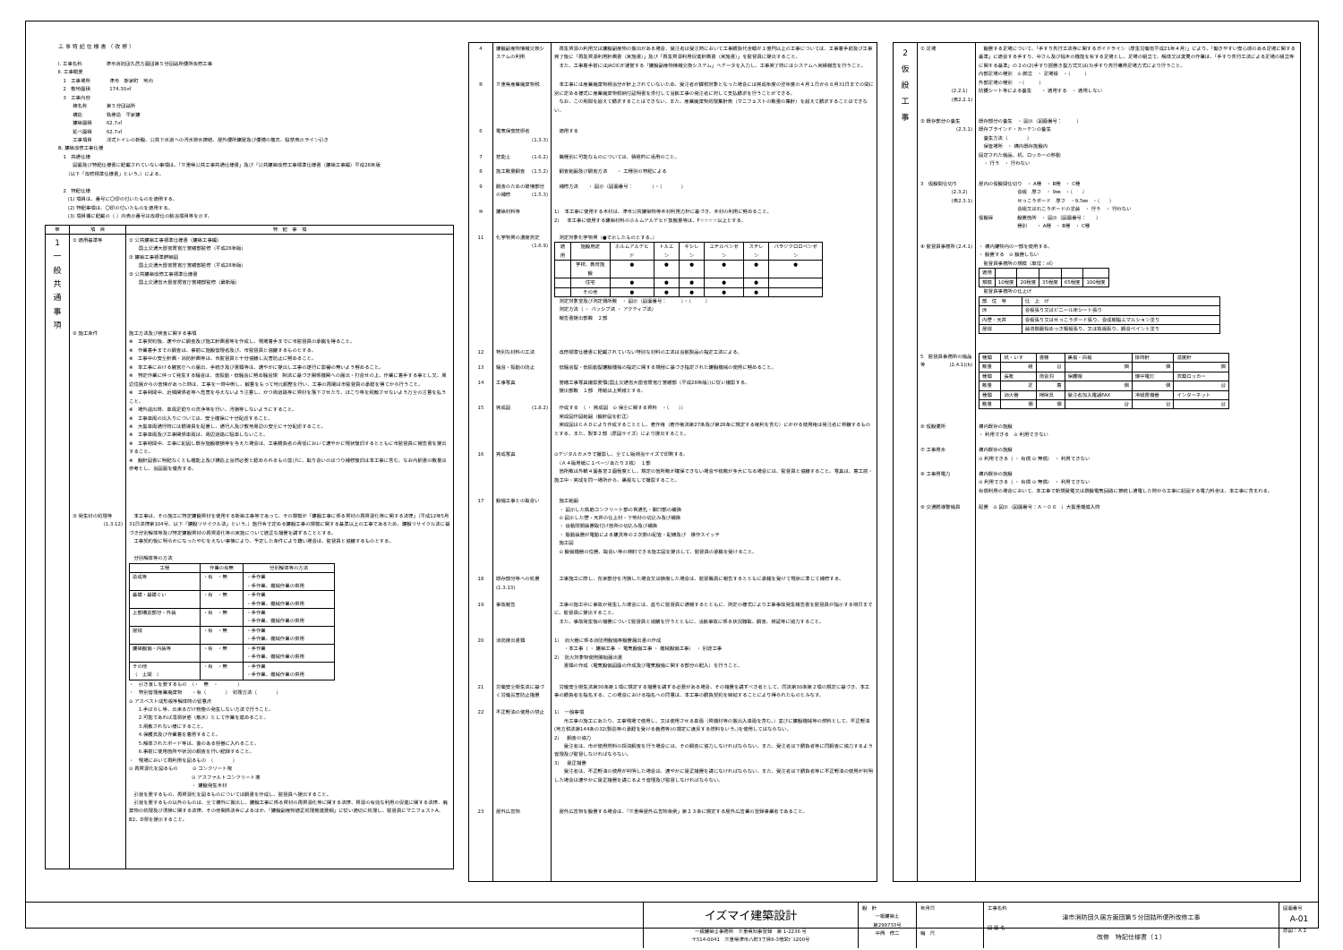工 事 特 記 仕 様 書 （ 改 修 ）
Ⅰ. 工事名称　　　　　津市消防団久居方面団第５分団詰所便所改修工事
Ⅱ. 工事概要
　1　工事場所　　　　津市　新家町　地内
　2　敷地面積　　　　174.30㎡
　3　工事内容
　　　棟名称　　　　第５分団詰所
　　　構造　　　　　鉄骨造　平家建
　　　建築面積　　　62.7㎡
　　　延べ面積　　　62.7㎡
　　　工事項目　　　洋式トイレの新設、公共下水道への汚水排水接続、屋外便所建屋及び便槽の撤去、駐禁表示ライン引き
Ⅲ. 建築改修工事仕様
　1　共通仕様
　　　図面及び特記仕様書に記載されていない事項は、「三重県公共工事共通仕様書」及び「公共建築改修工事標準仕様書（建築工事編）平成28年版
　　（以下「改修標準仕様書」という。）による。
　2　特記仕様
　　(1) 項目は、番号に〇印の付いたものを適用する。
　　(2) 特記事項は、〇印の付いたものを適用する。
　　(3) 項目欄に記載の（ ）内表示番号は改標仕の該当項目等を示す。
| 章 | 項 目 | 特 記 事 項 |
| 1 一 般 共 通 事 項 | ① 適用基準等 | ① 公共建築工事標準仕様書（建築工事編） 国土交通大臣官房官庁営繕部監修（平成28年版） ② 建築工事標準詳細図 国土交通大臣官房官庁営繕部監修（平成28年版） ③ 公共建築改修工事標準仕様書 国土交通省大臣官房官庁営繕部監修（最新版） |
| | ② 施工条件 | 施工方法及び検査に関する事項 ※ 工事契約後、速やかに調査及び施工計画書等を作成し、現場着手までに市監督員の承諾を得ること。 ※ 作業着手までの調査は、事前に施設管理者及び、市監督員と協議するものとする。 ※ 工事中の安全計画・消防計画等は、市監督員と十分協議し災害防止に努めること。 ※ 本工事における諸官庁への届出、手続き及び書類等は、速やかに提出し工事の遂行に影響の無いよう努めること。 ※ 特定作業に伴って発生する騒音は、低振動・低騒音に努め騒音規 制法に基づき関係機関への届出・打合せの上、作業に着手する事とし又、周辺住民からの苦情があった時は、工事を一時中断し、誠意をもって地元調整を行い、工事の再開は市監督員の承認を得てから行うこと。 ※ 工事期間中、近隣関係者等へ危害を与えないよう注意し、かつ周道路等に資材を落下させたり、ほこり等を飛散させないよう万全の注意を払うこと。 ※ 場外退出時、車両足廻りの洗浄等を行い、汚損等しないようにすること。 ※ 工事車両の出入りについては、安全確保に十分配慮すること。 ※ 大型車両通行時には誘導員を配置し、通行人及び敷地周辺の安全に十分配慮すること。 ※ 工事車両及び工事関係車両は、周辺道路に駐車しないこと。 ※ 工事期間中、工事に起因し既存施設破損等を与えた場合は、工事請負者の責任において速やかに現状復旧するとともに市監督員に報告書を提出すること。 ※ 設計図書に明記なくとも機能上及び構造上当然必要と認められるもの並びに、取り合いのはつり補修復旧は本工事に含む。なお内訳書の数量は参考とし、当図面を優先する。 |
| | ③ 発生材の処理等 (1.3.12) | 本工事は、その施工に特定建設資材を使用する新築工事等であって、その規模が「建設工事に係る資材の再資源化等に関する法律」（平成12年5月31日法律第104号。以下「建設リサイクル法」という。）施行令で定める建設工事の規模に関する基準以上の工事であるため、建設リサイクル法に基づき分別解体等及び特定建設資材の再資源化等の実施について適正な措置を講ずることとする。 工事契約後に明らかになったやむをえない事情により、予定した条件により難い場合は、監督員と協議するものとする。 分別解体等の方法 / 工程 / 作業の有無 / 分別解体等の方法 / / --- / --- / --- / / 造成等 / ・有 ・無 / ・手作業 ・手作業、機械作業の併用 / / 基礎・基礎ぐい / ・有 ・無 / ・手作業 ・手作業、機械作業の併用 / / 上部構造部分・外装 / ・有 ・無 / ・手作業 ・手作業、機械作業の併用 / / 屋根 / ・有 ・無 / ・手作業 ・手作業、機械作業の併用 / / 建築設備・内装等 / ・有 ・無 / ・手作業 ・手作業、機械作業の併用 / / その他 （ 土間 ） / ・有 ・無 / ・手作業 ・手作業、機械作業の併用 / ・ 引き渡しを要するもの （・ 無 ・ ） ・ 特別管理産業廃棄物 ・有（ ） 処理方法（ ） ⊙ アスベスト成形板等解体時の留意点 1.手ばらし等、出来るだけ粉塵の発生しない方法で行うこと。 2.可能であれば湿潤状態（散水）として作業を進めること。 3.飛散されない様にすること。 4.保護具及び作業着を着用すること。 5.解体されたボード等は、蓋のある容器に入れること。 6.事前に使用箇所や状況の調査を行い記録すること。 ・ 現場において再利用を図るもの （ ） ⊙ 再資源化を図るもの ⊙ コンクリート塊 ⊙ アスファルトコンクリート塊 ・ 建設発生木材 引渡を要するもの、再資源化を図るものについては調書を作成し、監督員へ提出すること。 引渡を要するもの以外のものは、全て構外に搬出し、建設工事に係る資材の再資源化等に関する法律、資源の有効な利用の促進に関する法律、廃棄物の処理及び清掃に関する法律、その他関係法令によるほか、「建設副産物適正処理推進要綱」に従い適切に処理し、監督員にマニフェストA、B2、D票を提示すること。 |
| 4 | 建設副産物情報交換システムの利用 | 再生資源の利用又は建設副産物の搬出がある場合、受注者は受注時において工事請負代金額が１億円以上の工事については、工事着手前及び工事完了後に「再生資源利用計画書（実施書）」及び「再生資源利用促進計画書（実施書）」を監督員に提出すること。 また、工事着手前にはJACICが運営する「建設副産物情報交換システム」へデータを入力し、工事完了時にはシステムへ実績報告を行うこと。 |
| ⑤ | 三重県産業廃棄物税 | 本工事には産業廃棄物相当分が計上されていないため、受注者が課税対象となった場合には完成年度の翌年度の４月１日から８月31日までの間に別に定める様式に産業廃棄物税納付証明書を添付して当該工事の発注者に対して支払請求を行うことができる。 なお、この期間を超えて請求することはできない。また、産業廃棄物処理集計表（マニフェストの数量の集計）を超えて請求することはできない。 |
| 6 | 電気保安技術者 (1.3.3) | 適用する |
| 7 | 技能士 (1.6.2) | 職種別に可能なものについては、積極的に活用のこと。 |
| 8 | 施工数量調査 (1.5.2) | 調査範囲及び調査方法 ・ 工種別の特記による |
| 9 | 調査のための破壊部分の補修 (1.5.3) | 補修方法 ・ 図示（図面番号： ）・（ ） |
| ⑩ | 建築材料等 | 1） 本工事に使用する木材は、津市公共建築物等木材利用方針に基づき、木材の利用に努めること。 2） 本工事に使用する建築材料のホルムアルデヒド放散量等は、F☆☆☆☆以上とする。 |
| 11 | 化学物質の濃度測定 (1.6.9) | 測定対象化学物質（●で示したものとする。） / 適用 / 施設用途 / ホルムアルデヒド / トルエン / キシレン / エチルベンゼン / スチレン / パラジクロロベンゼン / / / 学校、教育施設 / ● / ● / ● / ● / ● / ● / / / 住宅 / ● / ● / ● / ● / ● / / / / その他 / ● / ● / ● / ● / ● / / 測定対象室及び測定個所数 ・ 図示（図面番号： ）・（ ） 測定方法（ ・ パッシブ法 ・ アクティブ法） 報告書提出部数 ２部 |
| 12 | 特別な材料の工法 | 改修標準仕様書に記載されていない特別な材料の工法は当該製品の指定工法による。 |
| 13 | 騒音・振動の防止 | 低騒音型・低振動型建設機械の指定に関する規程に基づき指定された建設機械の使用に努めること。 |
| 14 | 工事写真 | 営繕工事写真撮影要領(国土交通省大臣官房官庁営繕部（平成28年版）)に従い撮影する。 提出部数 １部 用紙は上質紙とする。 |
| 15 | 完成図 (1.8.2) | 作成する （ ・ 完成図 ⊙ 保全に関する資料 ・（ ）） 完成図作図範囲（設計図を訂正） 完成図はＣＡＤにより作成することとし、著作権（著作権法第27条及び第28条に規定する権利を含む）にかかる使用権は発注者に移譲するものとする。また、製本２部（原図サイズ）により提出すること。 |
| 16 | 完成写真 | ⊙デジタルカメラで撮影し、全てＬ版相当サイズで印刷する。 （Ａ４版用紙に１ページあたり３枚） １部 箇所数は外観４面各室２面程度とし、規定の箇所数が確保できない場合や枚数が多大になる場合には、監督員と協議すること。写真は、着工前・施工中・完成を同一場所から、黒板なしで撮影すること。 |
| 17 | 設備工事との取合い | 施工範囲 ・ 図示した鉄筋コンクリート部の貫通孔・開口部の補強 ⊙ 図示した壁・天井の仕上材・下地材の切込み及び補強 ・ 自動閉鎖装置取付け箇所の切込み及び補強 ・ 駆動装置が電動による建具等の２次側の配管・配線及び 操作スイッチ 施工図 ⊙ 設備機器の位置、取合い等の検討できる施工図を提出して、監督員の承諾を受けること。 |
| 18 | 既存部分等への処置 (1.3.13) | 工事施工に際し、在来部分を汚損した場合又は損傷した場合は、監督職員に報告するとともに承諾を受けて現状に準じて補修する。 |
| 19 | 事故報告 | 工事の施工中に事故が発生した場合には、直ちに監督員に通報するとともに、所定の様式により工事事故発生報告書を監督員が指示する期日までに、監督員に提出すること。 また、事故発生後の措置について監督員と協議を行うとともに、当該事故に係る状況聴取、調査、検証等に協力すること。 |
| 20 | 消防提出書類 | 1） 消火器に係る消防用設備等設置届出書の作成 ・本工事（ ・ 建築工事 ・ 電気設備工事 ・ 機械設備工事） ・ 別途工事 2） 防火対象物使用開始届出書 書類の作成（電気設備図面の作成及び電気設備に関する部分の記入）を行うこと。 |
| 21 | 労働安全衛生法に基づく労働災害防止措置 | 労働安全衛生法第30条第１項に規定する措置を講ずる必要がある場合、その措置を講ずべき者として、同法第30条第２項の規定に基づき、本工事の請負者を指名する。この場合における指名への同意は、本工事の請負契約を締結することにより得られたものとみなす。 |
| 22 | 不正軽油の使用の禁止 | 1） 一般事項 市工事の施工にあたり、工事現場で使用し、又は使用させる車両（資機材等の搬出入車両を含む。）並びに建設機械等の燃料として、不正軽油(地方税法第144条の32(製造等の承認を受ける義務等)の規定に違反する燃料をいう。)を使用してはならない。 2） 調査の協力 受注者は、市が使用燃料の採油調査を行う場合には、その調査に協力しなければならない。また、受注者は下請負者等に同調査に協力するよう管理及び監督しなければならない。 3） 是正措置 受注者は、不正軽油の使用が判明した場合は、速やかに是正措置を講じなければならない。また、受注者は下請負者等に不正軽油の使用が判明した場合は速やかに是正措置を講じるよう管理及び監督しなければならない。 |
| 23 | 屋外広告物 | 屋外広告物を設置する場合は、「三重県屋外広告物条例」第２３条に規定する屋外広告業の登録事業者であること。 |
| 2 仮 設 工 事 | ① 足場 (2.2.1) (表2.2.1) | 設置する足場について、「手すり先行工法等に関するガイドライン（厚生労働省平成21年４月）」により、「働きやすい安心感のある足場に関する基準」に適合する手すり、中さん及び幅木の機能を有する足場とし、足場の組立て、解体又は変更の作業は、「手すり先行工法による足場の組立等に関する基準」の２の(2)手すり据置き型方式又は(3)手すり先行専用足場方式により行うこと。 内部足場の種別 ⊙ 脚立 ・ 足場板 ・（ ） 外部足場の種別 ・（ ） 防護シート等による養生 ・ 適用する ・ 適用しない |
| | ② 既存部分の養生 (2.3.1) | 既存部分の養生 ・ 図示（図面番号： ） 既存ブラインド・カーテンの養生 養生方法（ ） 保管場所 ・ 構内既存施設内 固定された備品、机、ロッカーの移動 ・ 行う ・ 行わない |
| | 3 仮設間仕切り (2.3.2) (表2.3.1) | 屋内の仮設間仕切り ・ A種 ・ B種 ・ C種 合板 厚さ ・ 9㎜ ・（ ） せっこうボード 厚さ ・9.5㎜ ・（ ） 合板又は石こうボードの塗装 ・ 行う ・ 行わない 仮設扉 設置箇所 ・ 図示（図面番号： ） 種別 ・ A種 ・ B種 ・ C種 |
| | ④ 監督員事務所 (2.4.1) | ・ 構内建物内の一部を使用する。 ・ 設置する ⊙ 設置しない 監督員事務所の規模（単位：㎡） / 適用 / / / / / / / 規模 / 10程度 / 20程度 / 35程度 / 65程度 / 100程度 / 監督員事務所の仕上げ / 部 位 等 / 仕 上 げ / / 床 / 合板張り又はビニール床シート張り / / 内壁・天井 / 合板張り又はせっこうボード張り、合成樹脂エマルション塗り / / 屋根 / 装溶融亜鉛めっき鋼板張り、又は鉄板張り、調合ペイント塗り / |
| | 5 監督員事務所の備品等 (2.4.1)(b) | / 種類 / 机・いす / 書棚 / 黒板・白板 / 掛時計 / 温度計 / / 数量 / 組 / 台 / 個 / 個 / 個 / / 種類 / 長靴 / 雨合羽 / 保護帽 / 懐中電灯 / 衣類ロッカー / / 数量 / 足 / 着 / 個 / 個 / 台 / / 種類 / 消火器 / 掃除具 / 受注者加入電話FAX / 冷暖房機器 / インターネット / / 数量 / 個 / 個 / 台 / 台 / 台 / |
| | ⑥ 仮設便所 | 構内既存の施設 ・ 利用できる ⊙ 利用できない |
| | ⑦ 工事用水 | 構内既存の施設 ⊙ 利用できる（ ・ 有償 ⊙ 無償） ・ 利用できない |
| | ⑧ 工事用電力 | 構内既存の施設 ⊙ 利用できる（ ・ 有償 ⊙ 無償） ・ 利用できない 有償利用の場合において、本工事で新規受電又は既設電気回路に接続し通電した時から工事に起因する電力料金は、本工事に含まれる。 |
| | ⑨ 交通誘導警備員 | 配置 ⊙ 図示（図面番号：Ａ－０８ ）大型重機進入時 |
イズマイ建築設計
一級建築士事務所　三重県知事登録　第 1-2236 号
〒514-0041　三重県津市八町3丁目6-3増栄ﾋﾞﾙ200号
設　計
一級建築士
第299733号
中西　修二
年月日
縮　尺
工事名称
津市消防団久居方面団第５分団詰所便所改修工事
図 面 名
改修　特記仕様書（１）
図面番号
A-01
原図：Ａ２